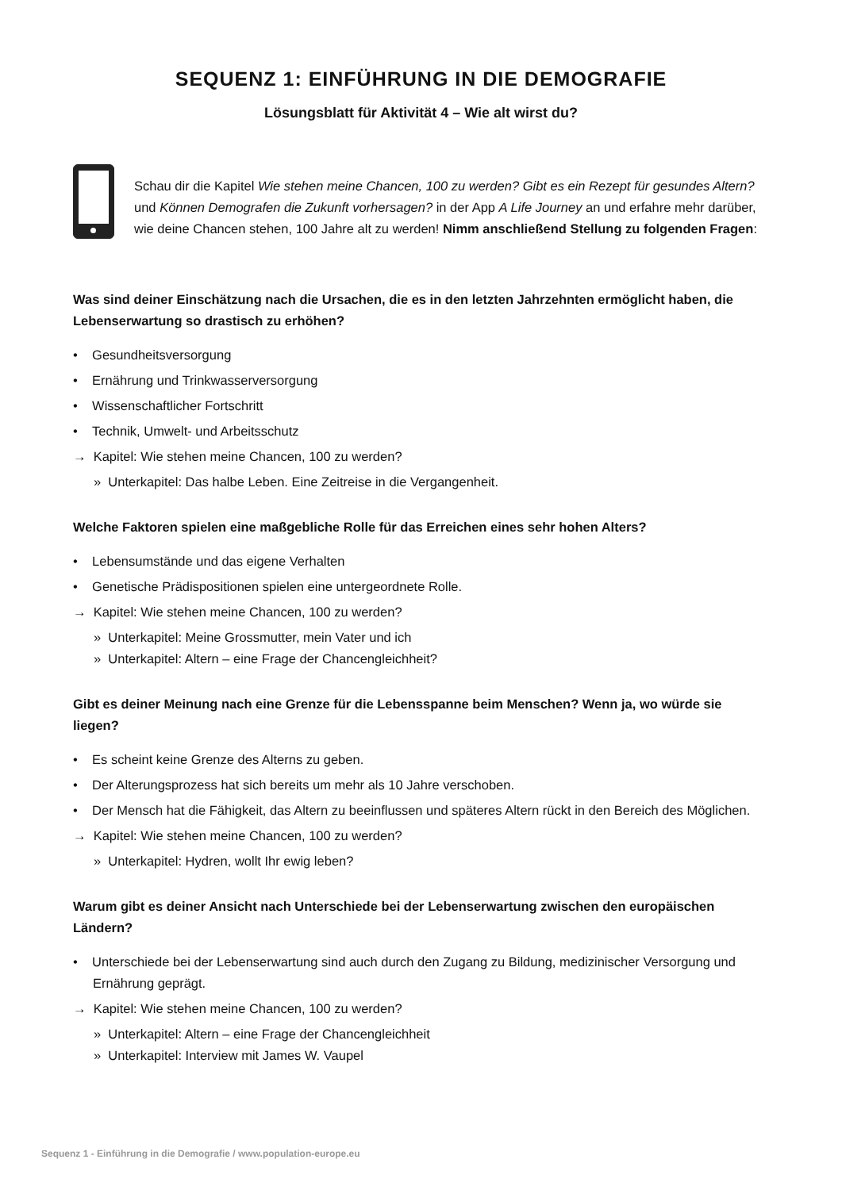SEQUENZ 1: EINFÜHRUNG IN DIE DEMOGRAFIE
Lösungsblatt für Aktivität 4 – Wie alt wirst du?
Schau dir die Kapitel Wie stehen meine Chancen, 100 zu werden? Gibt es ein Rezept für gesundes Altern? und Können Demografen die Zukunft vorhersagen? in der App A Life Journey an und erfahre mehr darüber, wie deine Chancen stehen, 100 Jahre alt zu werden! Nimm anschließend Stellung zu folgenden Fragen:
Was sind deiner Einschätzung nach die Ursachen, die es in den letzten Jahrzehnten ermöglicht haben, die Lebenserwartung so drastisch zu erhöhen?
• Gesundheitsversorgung
• Ernährung und Trinkwasserversorgung
• Wissenschaftlicher Fortschritt
• Technik, Umwelt- und Arbeitsschutz
→ Kapitel: Wie stehen meine Chancen, 100 zu werden?
» Unterkapitel: Das halbe Leben. Eine Zeitreise in die Vergangenheit.
Welche Faktoren spielen eine maßgebliche Rolle für das Erreichen eines sehr hohen Alters?
• Lebensumstände und das eigene Verhalten
• Genetische Prädispositionen spielen eine untergeordnete Rolle.
→ Kapitel: Wie stehen meine Chancen, 100 zu werden?
» Unterkapitel: Meine Grossmutter, mein Vater und ich
» Unterkapitel: Altern – eine Frage der Chancengleichheit?
Gibt es deiner Meinung nach eine Grenze für die Lebensspanne beim Menschen? Wenn ja, wo würde sie liegen?
• Es scheint keine Grenze des Alterns zu geben.
• Der Alterungsprozess hat sich bereits um mehr als 10 Jahre verschoben.
• Der Mensch hat die Fähigkeit, das Altern zu beeinflussen und späteres Altern rückt in den Bereich des Möglichen.
→ Kapitel: Wie stehen meine Chancen, 100 zu werden?
» Unterkapitel: Hydren, wollt Ihr ewig leben?
Warum gibt es deiner Ansicht nach Unterschiede bei der Lebenserwartung zwischen den europäischen Ländern?
• Unterschiede bei der Lebenserwartung sind auch durch den Zugang zu Bildung, medizinischer Versorgung und Ernährung geprägt.
→ Kapitel: Wie stehen meine Chancen, 100 zu werden?
» Unterkapitel: Altern – eine Frage der Chancengleichheit
» Unterkapitel: Interview mit James W. Vaupel
Sequenz 1 - Einführung in die Demografie / www.population-europe.eu